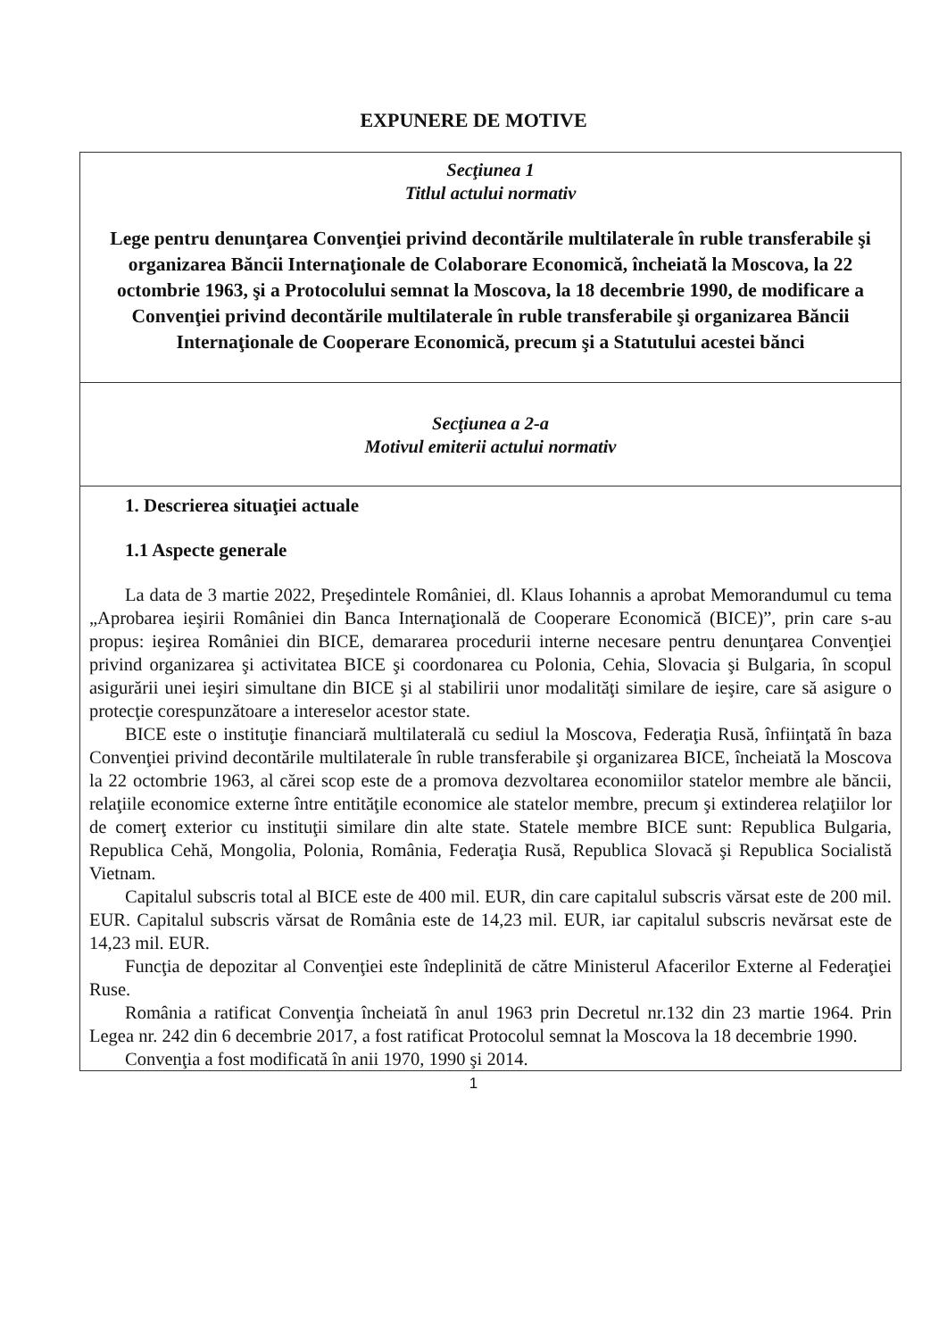EXPUNERE DE MOTIVE
| Secţiunea 1 Titlul actului normativ Lege pentru denunţarea Convenţiei privind decontările multilaterale în ruble transferabile şi organizarea Băncii Internaţionale de Colaborare Economică, încheiată la Moscova, la 22 octombrie 1963, şi a Protocolului semnat la Moscova, la 18 decembrie 1990, de modificare a Convenţiei privind decontările multilaterale în ruble transferabile şi organizarea Băncii Internaţionale de Cooperare Economică, precum şi a Statutului acestei bănci |
| Secţiunea a 2-a Motivul emiterii actului normativ |
| 1. Descrierea situaţiei actuale 1.1 Aspecte generale La data de 3 martie 2022, Preşedintele României, dl. Klaus Iohannis a aprobat Memorandumul cu tema „Aprobarea ieşirii României din Banca Internaţională de Cooperare Economică (BICE)”, prin care s-au propus: ieşirea României din BICE, demararea procedurii interne necesare pentru denunţarea Convenţiei privind organizarea şi activitatea BICE şi coordonarea cu Polonia, Cehia, Slovacia şi Bulgaria, în scopul asigurării unei ieşiri simultane din BICE şi al stabilirii unor modalităţi similare de ieşire, care să asigure o protecţie corespunzătoare a intereselor acestor state. BICE este o instituţie financiară multilaterală cu sediul la Moscova, Federaţia Rusă, înfiinţată în baza Convenţiei privind decontările multilaterale în ruble transferabile şi organizarea BICE, încheiată la Moscova la 22 octombrie 1963, al cărei scop este de a promova dezvoltarea economiilor statelor membre ale băncii, relaţiile economice externe între entităţile economice ale statelor membre, precum şi extinderea relaţiilor lor de comerţ exterior cu instituţii similare din alte state. Statele membre BICE sunt: Republica Bulgaria, Republica Cehă, Mongolia, Polonia, România, Federaţia Rusă, Republica Slovacă şi Republica Socialistă Vietnam. Capitalul subscris total al BICE este de 400 mil. EUR, din care capitalul subscris vărsat este de 200 mil. EUR. Capitalul subscris vărsat de România este de 14,23 mil. EUR, iar capitalul subscris nevărsat este de 14,23 mil. EUR. Funcţia de depozitar al Convenţiei este îndeplinită de către Ministerul Afacerilor Externe al Federaţiei Ruse. România a ratificat Convenţia încheiată în anul 1963 prin Decretul nr.132 din 23 martie 1964. Prin Legea nr. 242 din 6 decembrie 2017, a fost ratificat Protocolul semnat la Moscova la 18 decembrie 1990. Convenţia a fost modificată în anii 1970, 1990 şi 2014. |
1